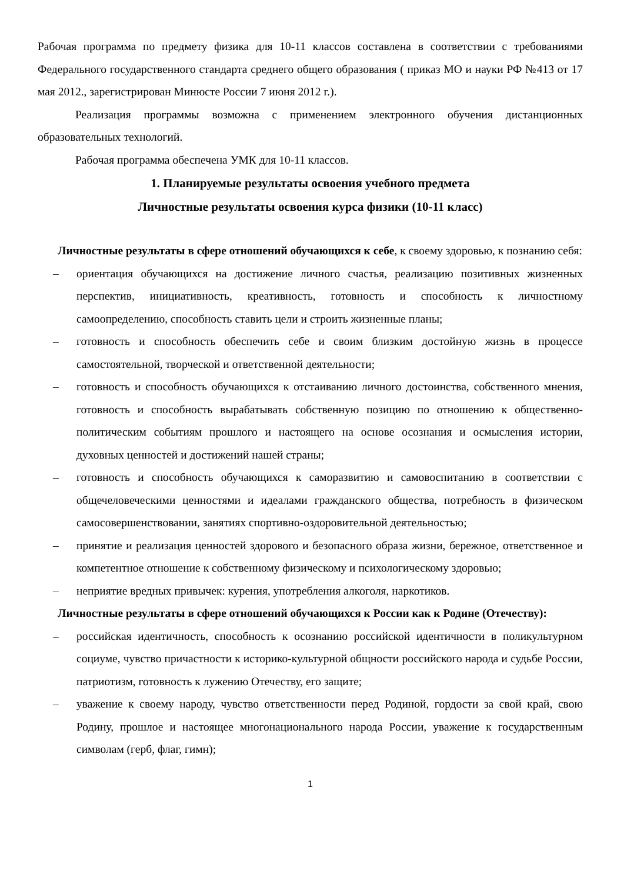Рабочая программа по предмету физика для 10-11 классов составлена в соответствии с требованиями Федерального государственного стандарта среднего общего образования ( приказ МО и науки РФ №413 от 17 мая 2012., зарегистрирован Минюсте России 7 июня 2012 г.).
Реализация программы возможна с применением электронного обучения дистанционных образовательных технологий.
Рабочая программа обеспечена УМК для 10-11 классов.
1. Планируемые результаты освоения учебного предмета
Личностные результаты освоения курса физики (10-11 класс)
Личностные результаты в сфере отношений обучающихся к себе, к своему здоровью, к познанию себя:
– ориентация обучающихся на достижение личного счастья, реализацию позитивных жизненных перспектив, инициативность, креативность, готовность и способность к личностному самоопределению, способность ставить цели и строить жизненные планы;
– готовность и способность обеспечить себе и своим близким достойную жизнь в процессе самостоятельной, творческой и ответственной деятельности;
– готовность и способность обучающихся к отстаиванию личного достоинства, собственного мнения, готовность и способность вырабатывать собственную позицию по отношению к общественно-политическим событиям прошлого и настоящего на основе осознания и осмысления истории, духовных ценностей и достижений нашей страны;
– готовность и способность обучающихся к саморазвитию и самовоспитанию в соответствии с общечеловеческими ценностями и идеалами гражданского общества, потребность в физическом самосовершенствовании, занятиях спортивно-оздоровительной деятельностью;
– принятие и реализация ценностей здорового и безопасного образа жизни, бережное, ответственное и компетентное отношение к собственному физическому и психологическому здоровью;
– неприятие вредных привычек: курения, употребления алкоголя, наркотиков.
Личностные результаты в сфере отношений обучающихся к России как к Родине (Отечеству):
– российская идентичность, способность к осознанию российской идентичности в поликультурном социуме, чувство причастности к историко-культурной общности российского народа и судьбе России, патриотизм, готовность к лужению Отечеству, его защите;
– уважение к своему народу, чувство ответственности перед Родиной, гордости за свой край, свою Родину, прошлое и настоящее многонационального народа России, уважение к государственным символам (герб, флаг, гимн);
1